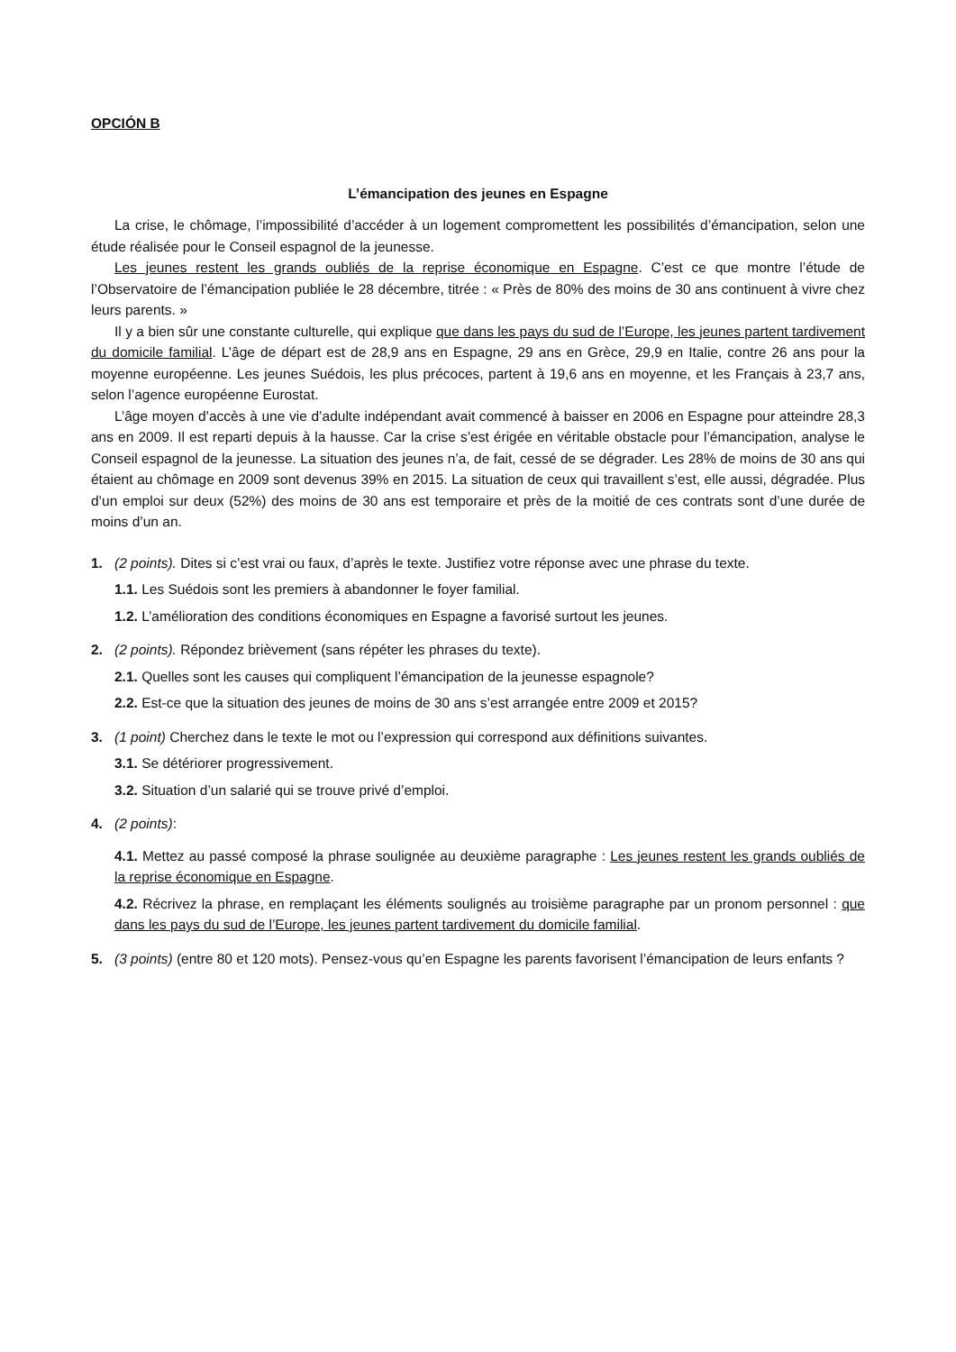OPCIÓN B
L’émancipation des jeunes en Espagne
La crise, le chômage, l’impossibilité d’accéder à un logement compromettent les possibilités d’émancipation, selon une étude réalisée pour le Conseil espagnol de la jeunesse.
Les jeunes restent les grands oubliés de la reprise économique en Espagne. C’est ce que montre l’étude de l’Observatoire de l’émancipation publiée le 28 décembre, titrée : « Près de 80% des moins de 30 ans continuent à vivre chez leurs parents. »
Il y a bien sûr une constante culturelle, qui explique que dans les pays du sud de l’Europe, les jeunes partent tardivement du domicile familial. L’âge de départ est de 28,9 ans en Espagne, 29 ans en Grèce, 29,9 en Italie, contre 26 ans pour la moyenne européenne. Les jeunes Suédois, les plus précoces, partent à 19,6 ans en moyenne, et les Français à 23,7 ans, selon l’agence européenne Eurostat.
L’âge moyen d’accès à une vie d’adulte indépendant avait commencé à baisser en 2006 en Espagne pour atteindre 28,3 ans en 2009. Il est reparti depuis à la hausse. Car la crise s’est érigée en véritable obstacle pour l’émancipation, analyse le Conseil espagnol de la jeunesse. La situation des jeunes n’a, de fait, cessé de se dégrader. Les 28% de moins de 30 ans qui étaient au chômage en 2009 sont devenus 39% en 2015. La situation de ceux qui travaillent s’est, elle aussi, dégradée. Plus d’un emploi sur deux (52%) des moins de 30 ans est temporaire et près de la moitié de ces contrats sont d’une durée de moins d’un an.
1. (2 points). Dites si c’est vrai ou faux, d’après le texte. Justifiez votre réponse avec une phrase du texte.
1.1. Les Suédois sont les premiers à abandonner le foyer familial.
1.2. L’amélioration des conditions économiques en Espagne a favorisé surtout les jeunes.
2. (2 points). Répondez brièvement (sans répéter les phrases du texte).
2.1. Quelles sont les causes qui compliquent l’émancipation de la jeunesse espagnole?
2.2. Est-ce que la situation des jeunes de moins de 30 ans s’est arrangée entre 2009 et 2015?
3. (1 point) Cherchez dans le texte le mot ou l’expression qui correspond aux définitions suivantes.
3.1. Se détériorer progressivement.
3.2. Situation d’un salarié qui se trouve privé d’emploi.
4. (2 points):
4.1. Mettez au passé composé la phrase soulignée au deuxième paragraphe : Les jeunes restent les grands oubliés de la reprise économique en Espagne.
4.2. Récrivez la phrase, en remplaçant les éléments soulignés au troisième paragraphe par un pronom personnel : que dans les pays du sud de l’Europe, les jeunes partent tardivement du domicile familial.
5. (3 points) (entre 80 et 120 mots). Pensez-vous qu’en Espagne les parents favorisent l’émancipation de leurs enfants ?